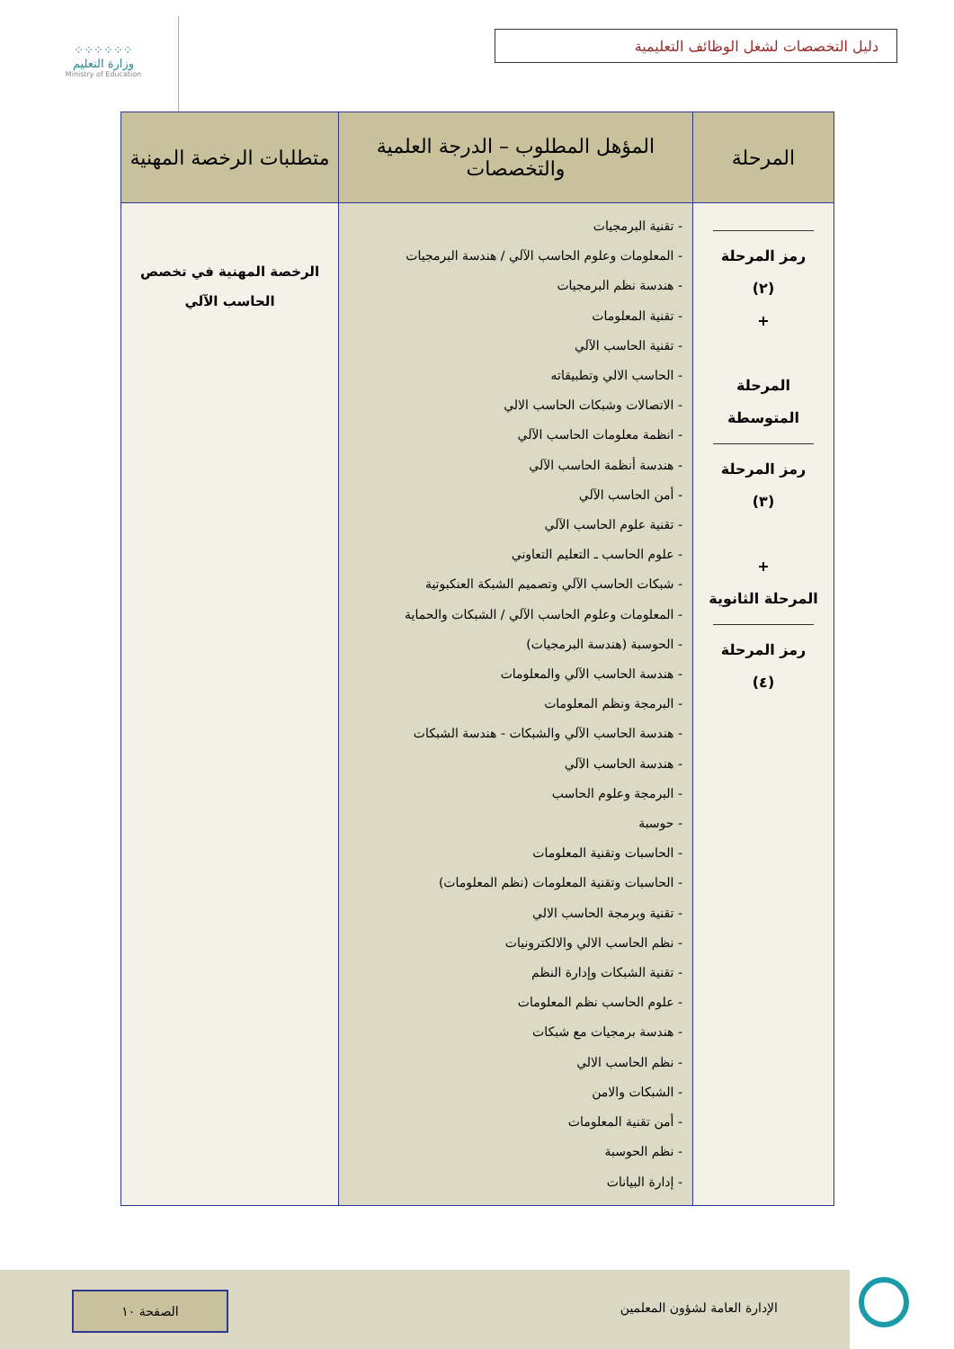⁘⁘⁘⁘⁘⁘
وزارة التعليم
Ministry of Education
دليل التخصصات لشغل الوظائف التعليمية
| المرحلة | المؤهل المطلوب – الدرجة العلمية والتخصصات | متطلبات الرخصة المهنية |
| --- | --- | --- |
| رمز المرحلة (٢) + المرحلة المتوسطة رمز المرحلة (٣) + المرحلة الثانوية رمز المرحلة (٤) | - تقنية البرمجيات - المعلومات وعلوم الحاسب الآلي / هندسة البرمجيات - هندسة نظم البرمجيات - تقنية المعلومات - تقنية الحاسب الآلي - الحاسب الالي وتطبيقاته - الاتصالات وشبكات الحاسب الالي - انظمة معلومات الحاسب الآلي - هندسة أنظمة الحاسب الآلي - أمن الحاسب الآلي - تقنية علوم الحاسب الآلي - علوم الحاسب ـ التعليم التعاوني - شبكات الحاسب الآلي وتصميم الشبكة العنكبوتية - المعلومات وعلوم الحاسب الآلي / الشبكات والحماية - الحوسبة (هندسة البرمجيات) - هندسة الحاسب الآلي والمعلومات - البرمجة ونظم المعلومات - هندسة الحاسب الآلي والشبكات - هندسة الشبكات - هندسة الحاسب الآلي - البرمجة وعلوم الحاسب - حوسبة - الحاسبات وتقنية المعلومات - الحاسبات وتقنية المعلومات (نظم المعلومات) - تقنية وبرمجة الحاسب الالي - نظم الحاسب الالي والالكترونيات - تقنية الشبكات وإدارة النظم - علوم الحاسب نظم المعلومات - هندسة برمجيات مع شبكات - نظم الحاسب الالي - الشبكات والامن - أمن تقنية المعلومات - نظم الحوسبة - إدارة البيانات | الرخصة المهنية في تخصص الحاسب الآلي |
الإدارة العامة لشؤون المعلمين
الصفحة ١٠